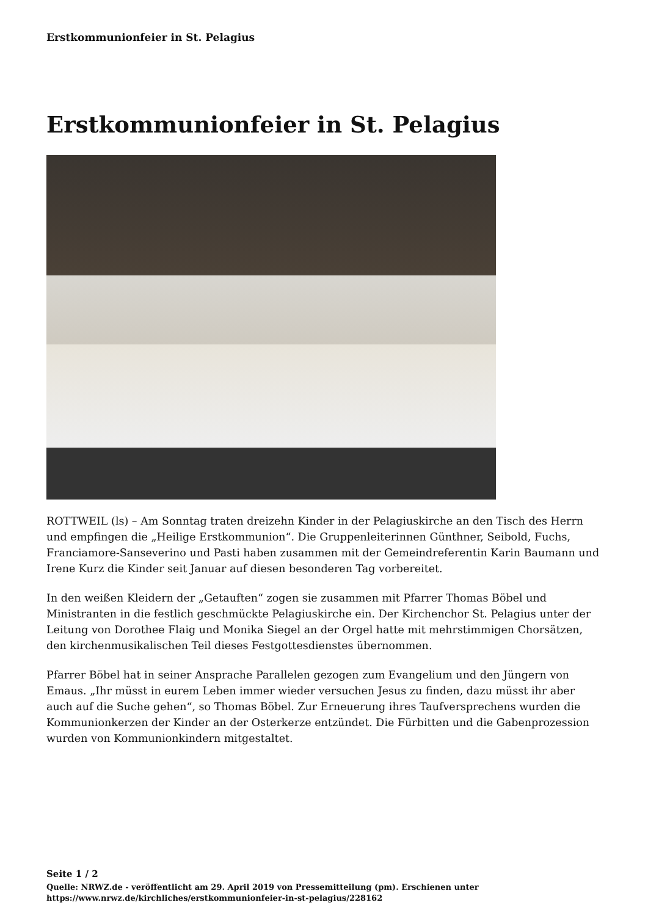Erstkommunionfeier in St. Pelagius
Erstkommunionfeier in St. Pelagius
ROTTWEIL (ls) – Am Sonntag traten dreizehn Kinder in der Pelagiuskirche an den Tisch des Herrn und empfingen die „Heilige Erstkommunion“. Die Gruppenleiterinnen Günthner, Seibold, Fuchs, Franciamore-Sanseverino und Pasti haben zusammen mit der Gemeindreferentin Karin Baumann und Irene Kurz die Kinder seit Januar auf diesen besonderen Tag vorbereitet.
In den weißen Kleidern der „Getauften“ zogen sie zusammen mit Pfarrer Thomas Böbel und Ministranten in die festlich geschmückte Pelagiuskirche ein. Der Kirchenchor St. Pelagius unter der Leitung von Dorothee Flaig und Monika Siegel an der Orgel hatte mit mehrstimmigen Chorsätzen, den kirchenmusikalischen Teil dieses Festgottesdienstes übernommen.
Pfarrer Böbel hat in seiner Ansprache Parallelen gezogen zum Evangelium und den Jüngern von Emaus. „Ihr müsst in eurem Leben immer wieder versuchen Jesus zu finden, dazu müsst ihr aber auch auf die Suche gehen“, so Thomas Böbel. Zur Erneuerung ihres Taufversprechens wurden die Kommunionkerzen der Kinder an der Osterkerze entzündet. Die Fürbitten und die Gabenprozession wurden von Kommunionkindern mitgestaltet.
Seite 1 / 2
Quelle: NRWZ.de - veröffentlicht am 29. April 2019 von Pressemitteilung (pm). Erschienen unter
https://www.nrwz.de/kirchliches/erstkommunionfeier-in-st-pelagius/228162